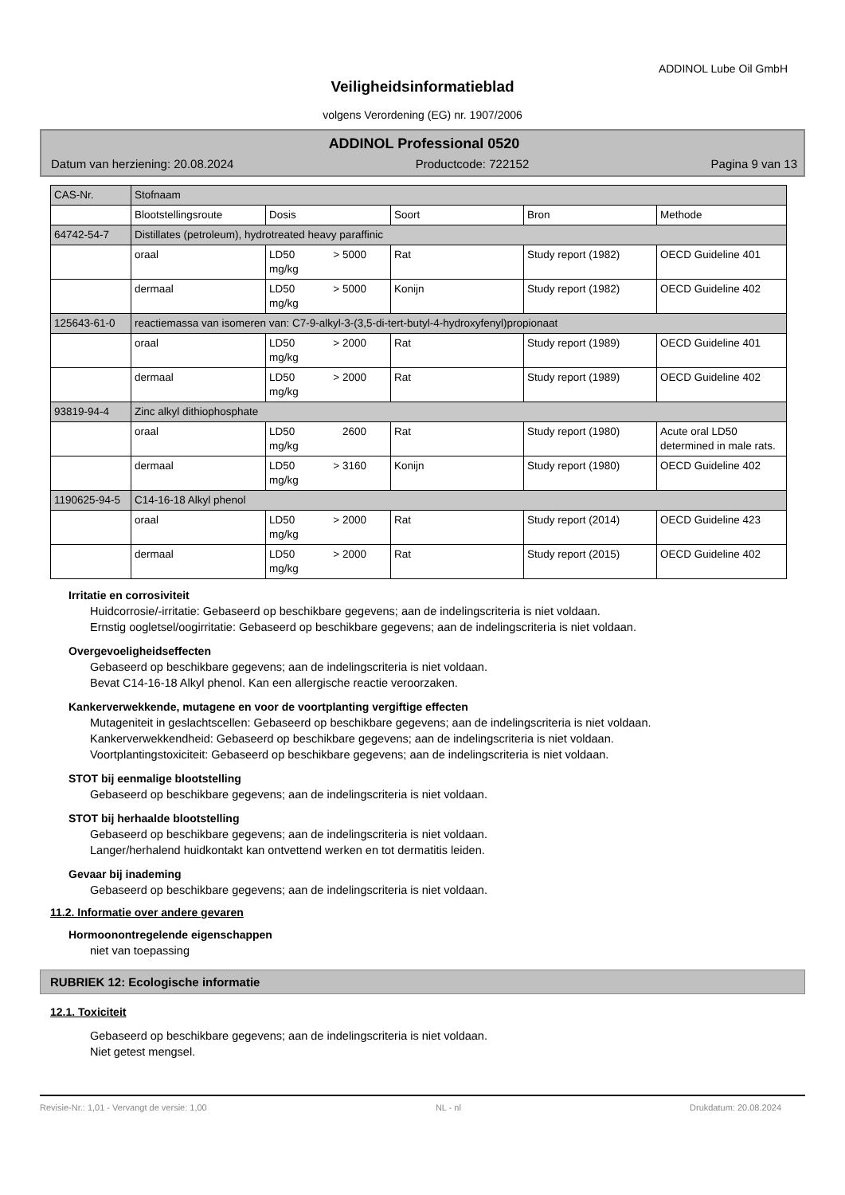ADDINOL Lube Oil GmbH
Veiligheidsinformatieblad
volgens Verordening (EG) nr. 1907/2006
ADDINOL Professional 0520
Datum van herziening: 20.08.2024 Productcode: 722152 Pagina 9 van 13
| CAS-Nr. | Stofnaam | | | | |
| --- | --- | --- | --- | --- | --- |
| | Blootstellingsroute | Dosis | Soort | Bron | Methode |
| 64742-54-7 | Distillates (petroleum), hydrotreated heavy paraffinic | | | | |
| | oraal | LD50 > 5000 mg/kg | Rat | Study report (1982) | OECD Guideline 401 |
| | dermaal | LD50 > 5000 mg/kg | Konijn | Study report (1982) | OECD Guideline 402 |
| 125643-61-0 | reactiemassa van isomeren van: C7-9-alkyl-3-(3,5-di-tert-butyl-4-hydroxyfenyl)propionaat | | | | |
| | oraal | LD50 > 2000 mg/kg | Rat | Study report (1989) | OECD Guideline 401 |
| | dermaal | LD50 > 2000 mg/kg | Rat | Study report (1989) | OECD Guideline 402 |
| 93819-94-4 | Zinc alkyl dithiophosphate | | | | |
| | oraal | LD50 2600 mg/kg | Rat | Study report (1980) | Acute oral LD50 determined in male rats. |
| | dermaal | LD50 > 3160 mg/kg | Konijn | Study report (1980) | OECD Guideline 402 |
| 1190625-94-5 | C14-16-18 Alkyl phenol | | | | |
| | oraal | LD50 > 2000 mg/kg | Rat | Study report (2014) | OECD Guideline 423 |
| | dermaal | LD50 > 2000 mg/kg | Rat | Study report (2015) | OECD Guideline 402 |
Irritatie en corrosiviteit
Huidcorrosie/-irritatie: Gebaseerd op beschikbare gegevens; aan de indelingscriteria is niet voldaan.
Ernstig oogletsel/oogirritatie: Gebaseerd op beschikbare gegevens; aan de indelingscriteria is niet voldaan.
Overgevoeligheidseffecten
Gebaseerd op beschikbare gegevens; aan de indelingscriteria is niet voldaan.
Bevat C14-16-18 Alkyl phenol. Kan een allergische reactie veroorzaken.
Kankerverwekkende, mutagene en voor de voortplanting vergiftige effecten
Mutageniteit in geslachtscellen: Gebaseerd op beschikbare gegevens; aan de indelingscriteria is niet voldaan.
Kankerverwekkendheid: Gebaseerd op beschikbare gegevens; aan de indelingscriteria is niet voldaan.
Voortplantingstoxiciteit: Gebaseerd op beschikbare gegevens; aan de indelingscriteria is niet voldaan.
STOT bij eenmalige blootstelling
Gebaseerd op beschikbare gegevens; aan de indelingscriteria is niet voldaan.
STOT bij herhaalde blootstelling
Gebaseerd op beschikbare gegevens; aan de indelingscriteria is niet voldaan.
Langer/herhalend huidkontakt kan ontvettend werken en tot dermatitis leiden.
Gevaar bij inademing
Gebaseerd op beschikbare gegevens; aan de indelingscriteria is niet voldaan.
11.2. Informatie over andere gevaren
Hormoonontregelende eigenschappen
niet van toepassing
RUBRIEK 12: Ecologische informatie
12.1. Toxiciteit
Gebaseerd op beschikbare gegevens; aan de indelingscriteria is niet voldaan.
Niet getest mengsel.
Revisie-Nr.: 1,01 - Vervangt de versie: 1,00 NL - nl Drukdatum: 20.08.2024